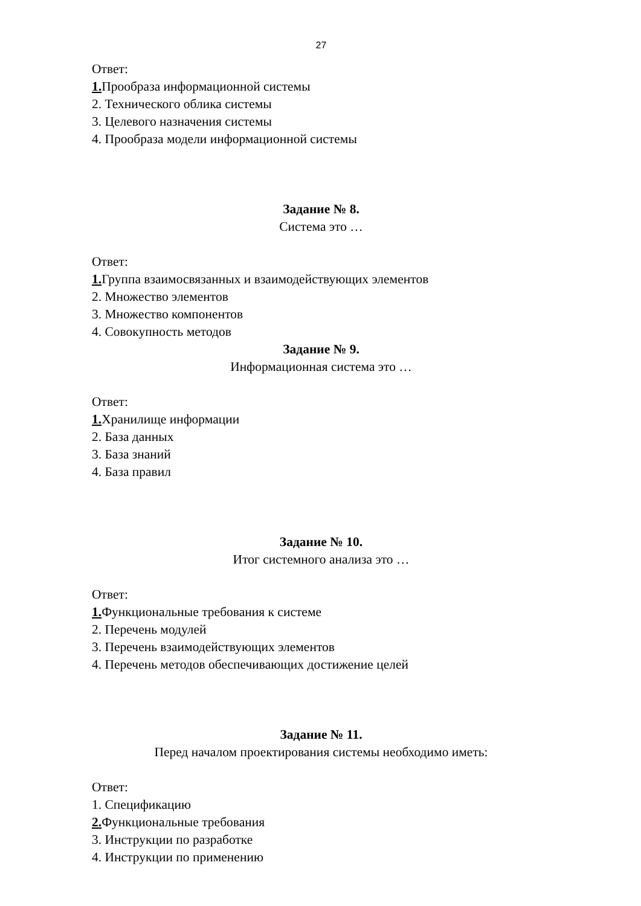27
Ответ:
1. Прообраза информационной системы
2. Технического облика системы
3. Целевого назначения системы
4. Прообраза модели информационной системы
Задание № 8.
Система это …
Ответ:
1. Группа взаимосвязанных и взаимодействующих элементов
2. Множество элементов
3. Множество компонентов
4. Совокупность методов
Задание № 9.
Информационная система это …
Ответ:
1. Хранилище информации
2. База данных
3. База знаний
4. База правил
Задание № 10.
Итог системного анализа это …
Ответ:
1. Функциональные требования к системе
2. Перечень модулей
3. Перечень взаимодействующих элементов
4. Перечень методов обеспечивающих достижение целей
Задание № 11.
Перед началом проектирования системы необходимо иметь:
Ответ:
1. Спецификацию
2. Функциональные требования
3. Инструкции по разработке
4. Инструкции по применению